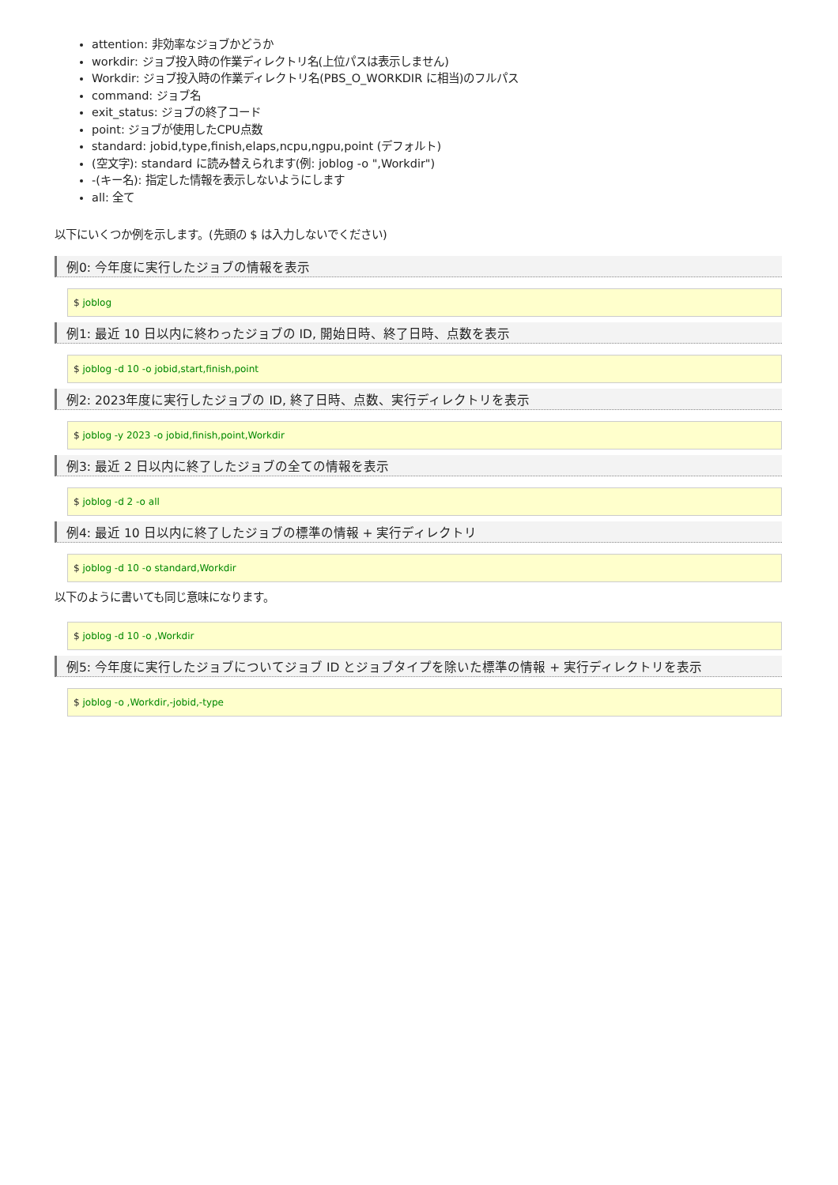attention: 非効率なジョブかどうか
workdir: ジョブ投入時の作業ディレクトリ名(上位パスは表示しません)
Workdir: ジョブ投入時の作業ディレクトリ名(PBS_O_WORKDIR に相当)のフルパス
command: ジョブ名
exit_status: ジョブの終了コード
point: ジョブが使用したCPU点数
standard: jobid,type,finish,elaps,ncpu,ngpu,point (デフォルト)
(空文字): standard に読み替えられます(例: joblog -o ",Workdir")
-(キー名): 指定した情報を表示しないようにします
all: 全て
以下にいくつか例を示します。(先頭の $ は入力しないでください)
例0: 今年度に実行したジョブの情報を表示
$ joblog
例1: 最近 10 日以内に終わったジョブの ID, 開始日時、終了日時、点数を表示
$ joblog -d 10 -o jobid,start,finish,point
例2: 2023年度に実行したジョブの ID, 終了日時、点数、実行ディレクトリを表示
$ joblog -y 2023 -o jobid,finish,point,Workdir
例3: 最近 2 日以内に終了したジョブの全ての情報を表示
$ joblog -d 2 -o all
例4: 最近 10 日以内に終了したジョブの標準の情報 + 実行ディレクトリ
$ joblog -d 10 -o standard,Workdir
以下のように書いても同じ意味になります。
$ joblog -d 10 -o ,Workdir
例5: 今年度に実行したジョブについてジョブ ID とジョブタイプを除いた標準の情報 + 実行ディレクトリを表示
$ joblog -o ,Workdir,-jobid,-type